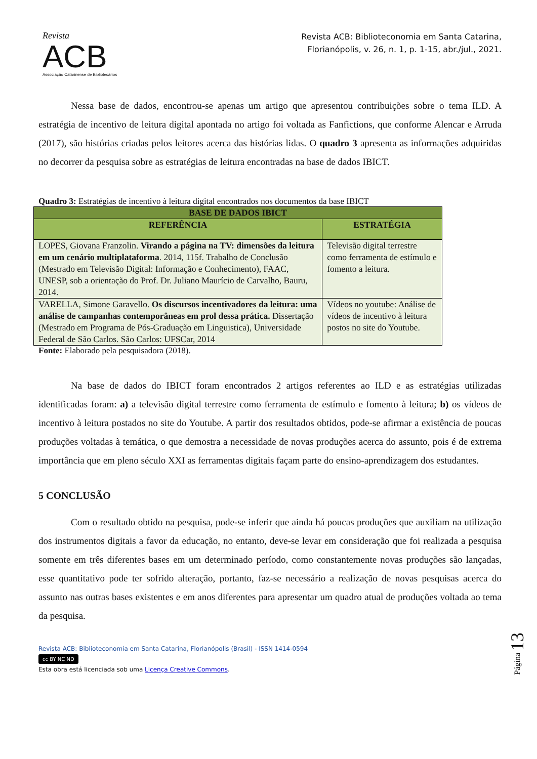Revista
ACB
Associação Catarinense de Bibliotecários
Revista ACB: Biblioteconomia em Santa Catarina,
Florianópolis, v. 26, n. 1, p. 1-15, abr./jul., 2021.
Nessa base de dados, encontrou-se apenas um artigo que apresentou contribuições sobre o tema ILD. A estratégia de incentivo de leitura digital apontada no artigo foi voltada as Fanfictions, que conforme Alencar e Arruda (2017), são histórias criadas pelos leitores acerca das histórias lidas. O quadro 3 apresenta as informações adquiridas no decorrer da pesquisa sobre as estratégias de leitura encontradas na base de dados IBICT.
Quadro 3: Estratégias de incentivo à leitura digital encontrados nos documentos da base IBICT
| BASE DE DADOS IBICT | |
| --- | --- |
| REFERÊNCIA | ESTRATÉGIA |
| LOPES, Giovana Franzolin. Virando a página na TV: dimensões da leitura em um cenário multiplataforma . 2014, 115f. Trabalho de Conclusão (Mestrado em Televisão Digital: Informação e Conhecimento), FAAC, UNESP, sob a orientação do Prof. Dr. Juliano Maurício de Carvalho, Bauru, 2014. | Televisão digital terrestre como ferramenta de estímulo e fomento a leitura. |
| VARELLA, Simone Garavello. Os discursos incentivadores da leitura: uma análise de campanhas contemporâneas em prol dessa prática. Dissertação (Mestrado em Programa de Pós-Graduação em Linguistica), Universidade Federal de São Carlos. São Carlos: UFSCar, 2014 | Vídeos no youtube: Análise de vídeos de incentivo à leitura postos no site do Youtube. |
Fonte: Elaborado pela pesquisadora (2018).
Na base de dados do IBICT foram encontrados 2 artigos referentes ao ILD e as estratégias utilizadas identificadas foram: a) a televisão digital terrestre como ferramenta de estímulo e fomento à leitura; b) os vídeos de incentivo à leitura postados no site do Youtube. A partir dos resultados obtidos, pode-se afirmar a existência de poucas produções voltadas à temática, o que demostra a necessidade de novas produções acerca do assunto, pois é de extrema importância que em pleno século XXI as ferramentas digitais façam parte do ensino-aprendizagem dos estudantes.
5 CONCLUSÃO
Com o resultado obtido na pesquisa, pode-se inferir que ainda há poucas produções que auxiliam na utilização dos instrumentos digitais a favor da educação, no entanto, deve-se levar em consideração que foi realizada a pesquisa somente em três diferentes bases em um determinado período, como constantemente novas produções são lançadas, esse quantitativo pode ter sofrido alteração, portanto, faz-se necessário a realização de novas pesquisas acerca do assunto nas outras bases existentes e em anos diferentes para apresentar um quadro atual de produções voltada ao tema da pesquisa.
Revista ACB: Biblioteconomia em Santa Catarina, Florianópolis (Brasil) - ISSN 1414-0594
cc BY NC ND
Esta obra está licenciada sob uma Licença Creative Commons.
Página 13